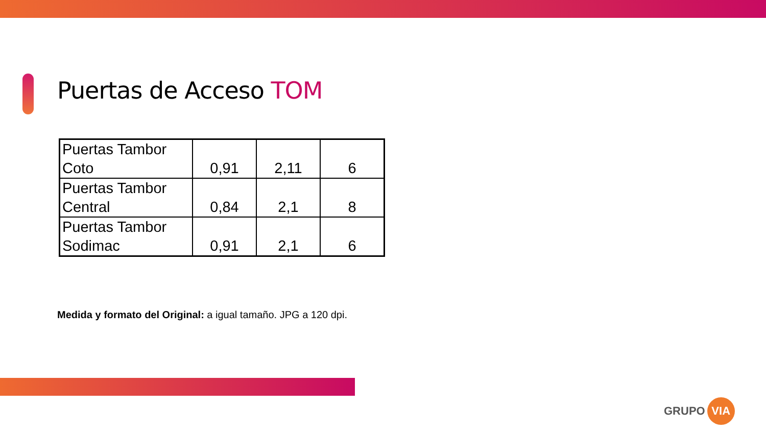Puertas de Acceso TOM
| Puertas Tambor Coto | 0,91 | 2,11 | 6 |
| Puertas Tambor Central | 0,84 | 2,1 | 8 |
| Puertas Tambor Sodimac | 0,91 | 2,1 | 6 |
Medida y formato del Original: a igual tamaño. JPG a 120 dpi.
GRUPO VIA